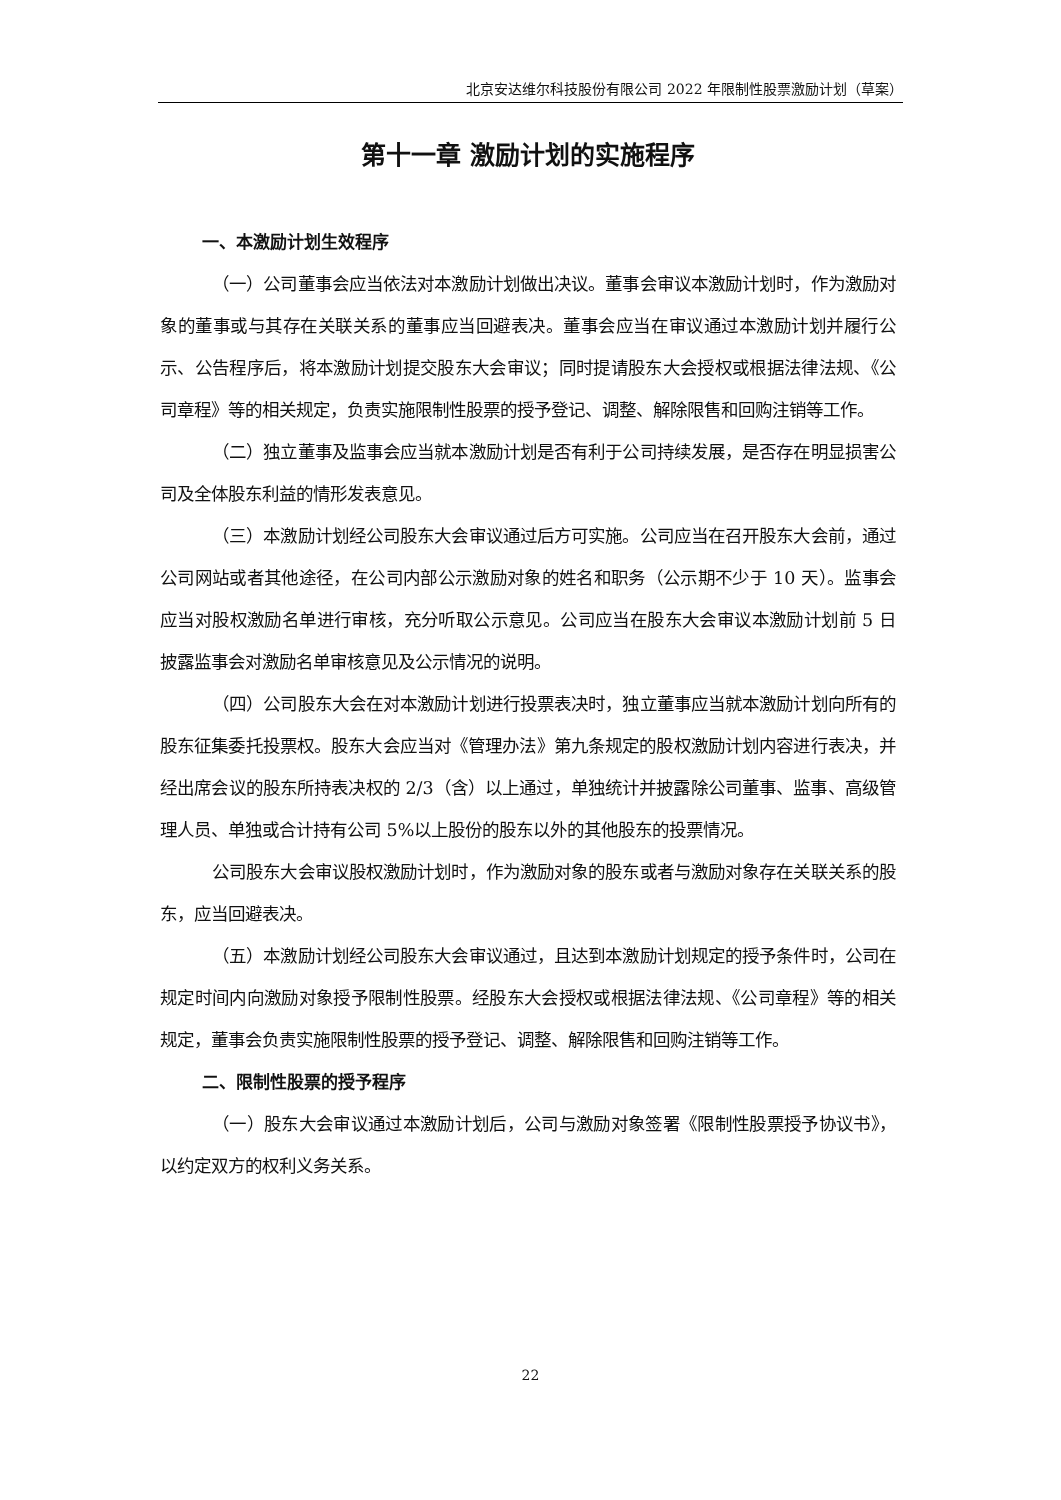北京安达维尔科技股份有限公司 2022 年限制性股票激励计划（草案）
第十一章 激励计划的实施程序
一、本激励计划生效程序
（一）公司董事会应当依法对本激励计划做出决议。董事会审议本激励计划时，作为激励对象的董事或与其存在关联关系的董事应当回避表决。董事会应当在审议通过本激励计划并履行公示、公告程序后，将本激励计划提交股东大会审议；同时提请股东大会授权或根据法律法规、《公司章程》等的相关规定，负责实施限制性股票的授予登记、调整、解除限售和回购注销等工作。
（二）独立董事及监事会应当就本激励计划是否有利于公司持续发展，是否存在明显损害公司及全体股东利益的情形发表意见。
（三）本激励计划经公司股东大会审议通过后方可实施。公司应当在召开股东大会前，通过公司网站或者其他途径，在公司内部公示激励对象的姓名和职务（公示期不少于 10 天）。监事会应当对股权激励名单进行审核，充分听取公示意见。公司应当在股东大会审议本激励计划前 5 日披露监事会对激励名单审核意见及公示情况的说明。
（四）公司股东大会在对本激励计划进行投票表决时，独立董事应当就本激励计划向所有的股东征集委托投票权。股东大会应当对《管理办法》第九条规定的股权激励计划内容进行表决，并经出席会议的股东所持表决权的 2/3（含）以上通过，单独统计并披露除公司董事、监事、高级管理人员、单独或合计持有公司 5%以上股份的股东以外的其他股东的投票情况。
公司股东大会审议股权激励计划时，作为激励对象的股东或者与激励对象存在关联关系的股东，应当回避表决。
（五）本激励计划经公司股东大会审议通过，且达到本激励计划规定的授予条件时，公司在规定时间内向激励对象授予限制性股票。经股东大会授权或根据法律法规、《公司章程》等的相关规定，董事会负责实施限制性股票的授予登记、调整、解除限售和回购注销等工作。
二、限制性股票的授予程序
（一）股东大会审议通过本激励计划后，公司与激励对象签署《限制性股票授予协议书》，以约定双方的权利义务关系。
22